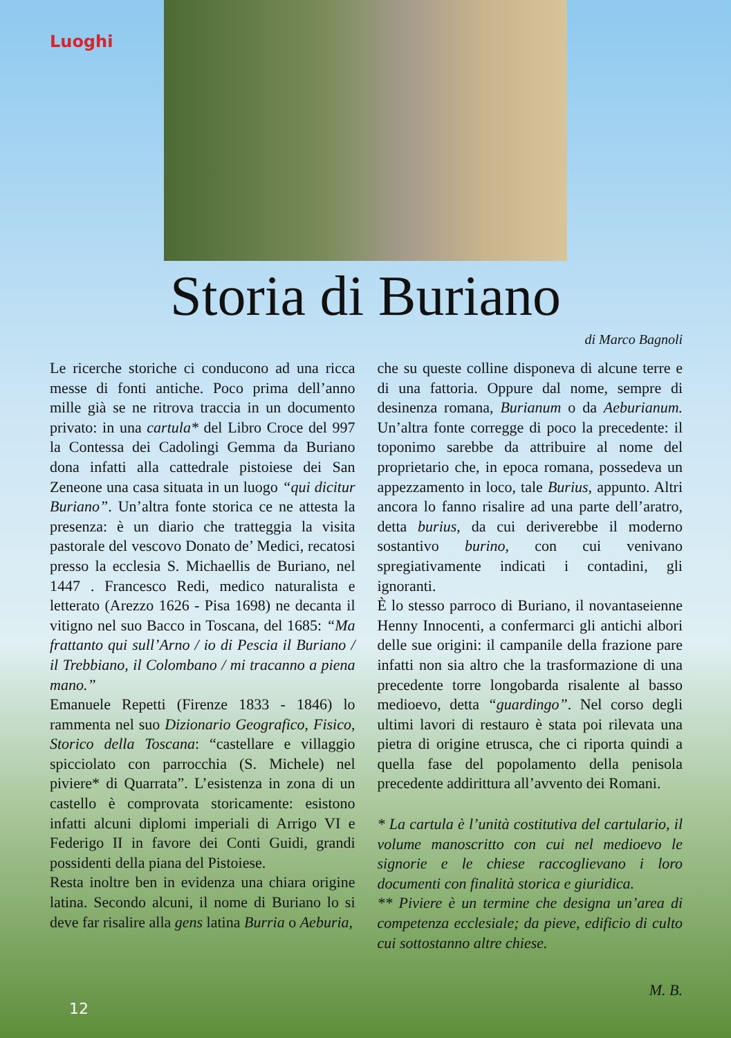Luoghi
Storia di Buriano
di Marco Bagnoli
Le ricerche storiche ci conducono ad una ricca messe di fonti antiche. Poco prima dell’anno mille già se ne ritrova traccia in un documento privato: in una cartula* del Libro Croce del 997 la Contessa dei Cadolingi Gemma da Buriano dona infatti alla cattedrale pistoiese dei San Zeneone una casa situata in un luogo “qui dicitur Buriano”. Un’altra fonte storica ce ne attesta la presenza: è un diario che tratteggia la visita pastorale del vescovo Donato de’ Medici, recatosi presso la ecclesia S. Michaellis de Buriano, nel 1447 . Francesco Redi, medico naturalista e letterato (Arezzo 1626 - Pisa 1698) ne decanta il vitigno nel suo Bacco in Toscana, del 1685: “Ma frattanto qui sull’Arno / io di Pescia il Buriano / il Trebbiano, il Colombano / mi tracanno a piena mano.”
Emanuele Repetti (Firenze 1833 - 1846) lo rammenta nel suo Dizionario Geografico, Fisico, Storico della Toscana: “castellare e villaggio spicciolato con parrocchia (S. Michele) nel piviere* di Quarrata”. L’esistenza in zona di un castello è comprovata storicamente: esistono infatti alcuni diplomi imperiali di Arrigo VI e Federigo II in favore dei Conti Guidi, grandi possidenti della piana del Pistoiese.
Resta inoltre ben in evidenza una chiara origine latina. Secondo alcuni, il nome di Buriano lo si deve far risalire alla gens latina Burria o Aeburia,
che su queste colline disponeva di alcune terre e di una fattoria. Oppure dal nome, sempre di desinenza romana, Burianum o da Aeburianum. Un’altra fonte corregge di poco la precedente: il toponimo sarebbe da attribuire al nome del proprietario che, in epoca romana, possedeva un appezzamento in loco, tale Burius, appunto. Altri ancora lo fanno risalire ad una parte dell’aratro, detta burius, da cui deriverebbe il moderno sostantivo burino, con cui venivano spregiativamente indicati i contadini, gli ignoranti.
È lo stesso parroco di Buriano, il novantaseienne Henny Innocenti, a confermarci gli antichi albori delle sue origini: il campanile della frazione pare infatti non sia altro che la trasformazione di una precedente torre longobarda risalente al basso medioevo, detta “guardingo”. Nel corso degli ultimi lavori di restauro è stata poi rilevata una pietra di origine etrusca, che ci riporta quindi a quella fase del popolamento della penisola precedente addirittura all’avvento dei Romani.
* La cartula è l’unità costitutiva del cartulario, il volume manoscritto con cui nel medioevo le signorie e le chiese raccoglievano i loro documenti con finalità storica e giuridica.
** Piviere è un termine che designa un’area di competenza ecclesiale; da pieve, edificio di culto cui sottostanno altre chiese.
M. B.
12